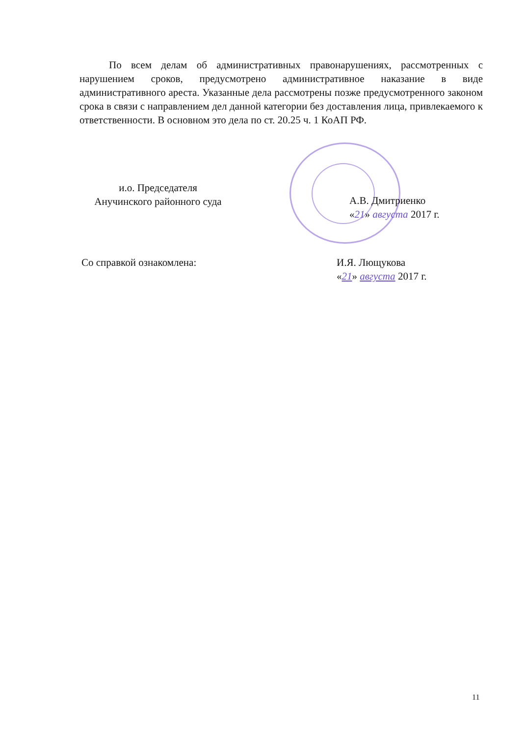По всем делам об административных правонарушениях, рассмотренных с нарушением сроков, предусмотрено административное наказание в виде административного ареста. Указанные дела рассмотрены позже предусмотренного законом срока в связи с направлением дел данной категории без доставления лица, привлекаемого к ответственности. В основном это дела по ст. 20.25 ч. 1 КоАП РФ.
и.о. Председателя
Анучинского районного суда
А.В. Дмитриенко
«21» августа 2017 г.
Со справкой ознакомлена: И.Я. Лющукова
«21» августа 2017 г.
11